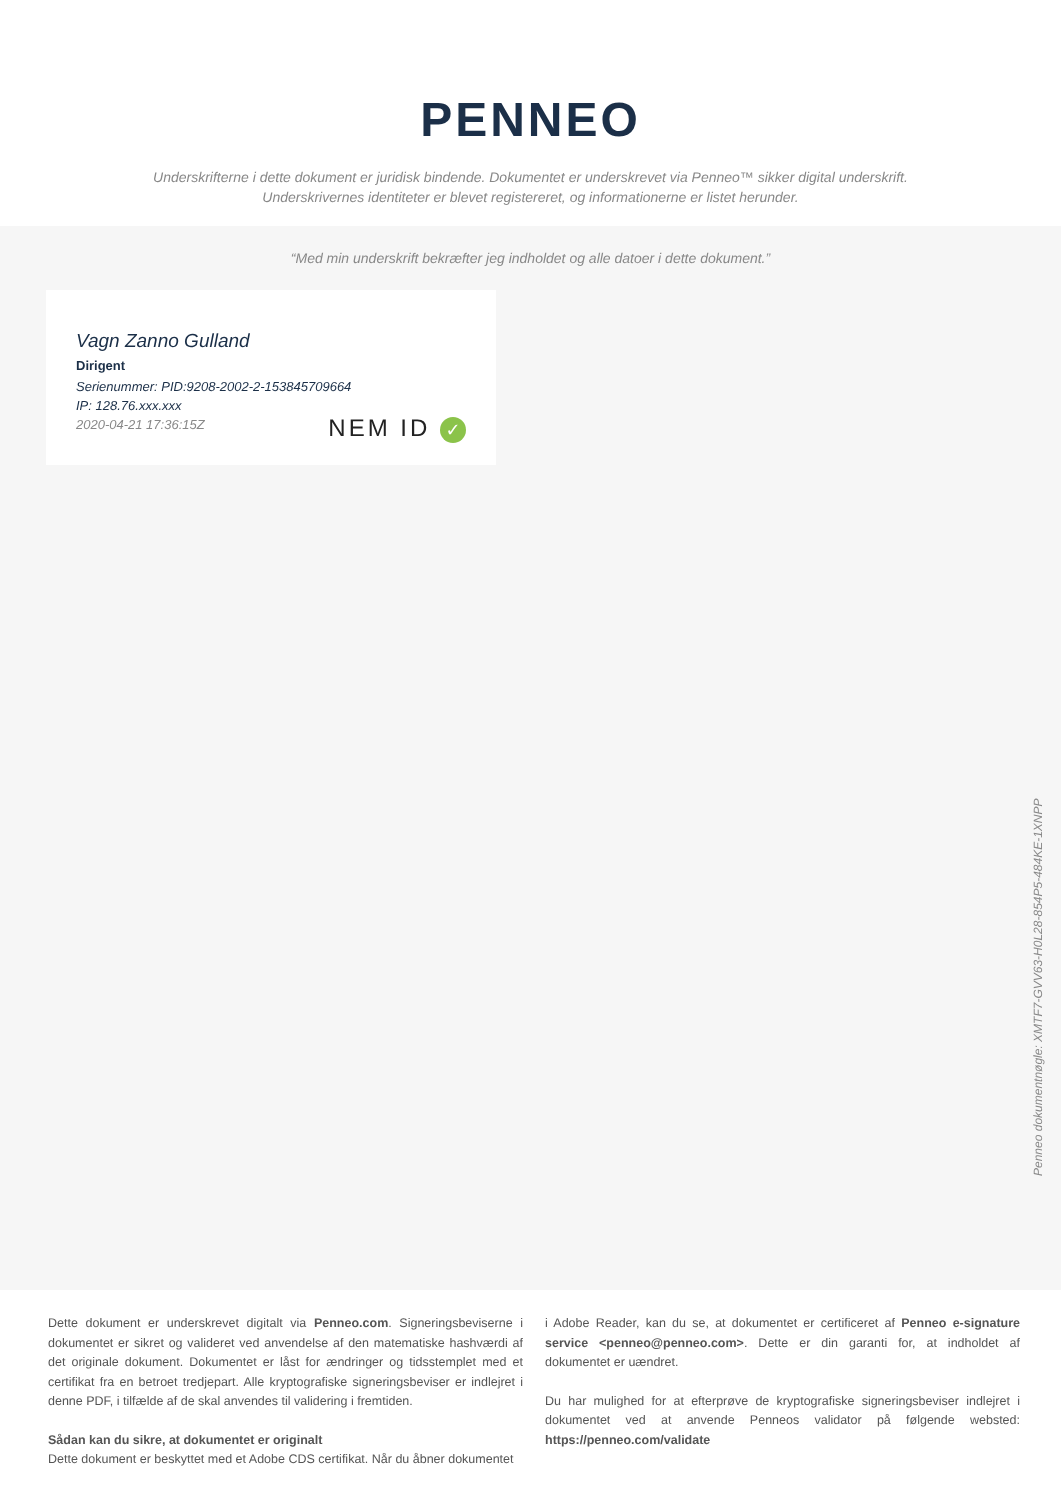PENNEO
Underskrifterne i dette dokument er juridisk bindende. Dokumentet er underskrevet via Penneo™ sikker digital underskrift.
Underskrivernes identiteter er blevet registereret, og informationerne er listet herunder.
“Med min underskrift bekræfter jeg indholdet og alle datoer i dette dokument.”
Vagn Zanno Gulland
Dirigent
Serienummer: PID:9208-2002-2-153845709664
IP: 128.76.xxx.xxx
2020-04-21 17:36:15Z
NEM ID ✓
Penneo dokumentnøgle: XMTF7-GVV63-H0L28-854P5-484KE-1XNPP
Dette dokument er underskrevet digitalt via Penneo.com. Signeringsbeviserne i dokumentet er sikret og valideret ved anvendelse af den matematiske hashværdi af det originale dokument. Dokumentet er låst for ændringer og tidsstemplet med et certifikat fra en betroet tredjepart. Alle kryptografiske signeringsbeviser er indlejret i denne PDF, i tilfælde af de skal anvendes til validering i fremtiden.
Sådan kan du sikre, at dokumentet er originalt
Dette dokument er beskyttet med et Adobe CDS certifikat. Når du åbner dokumentet
i Adobe Reader, kan du se, at dokumentet er certificeret af Penneo e-signature service <penneo@penneo.com>. Dette er din garanti for, at indholdet af dokumentet er uændret.
Du har mulighed for at efterprøve de kryptografiske signeringsbeviser indlejret i dokumentet ved at anvende Penneos validator på følgende websted: https://penneo.com/validate